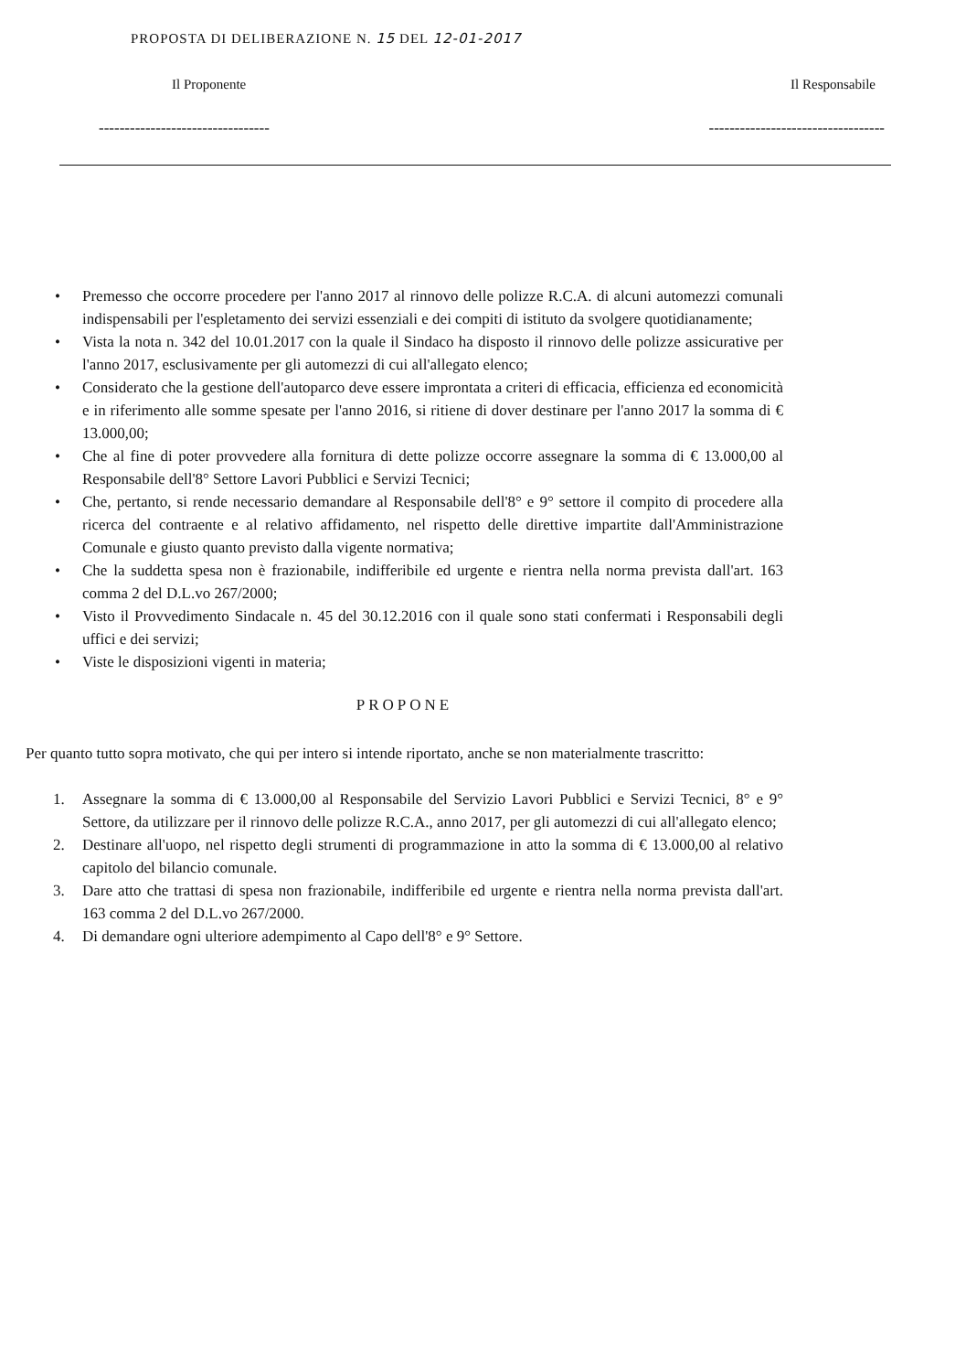PROPOSTA DI DELIBERAZIONE N. 15 DEL 12-01-2017
Il Proponente Il Responsabile
--------------------------------- ----------------------------------
• Premesso che occorre procedere per l'anno 2017 al rinnovo delle polizze R.C.A. di alcuni automezzi comunali indispensabili per l'espletamento dei servizi essenziali e dei compiti di istituto da svolgere quotidianamente;
• Vista la nota n. 342 del 10.01.2017 con la quale il Sindaco ha disposto il rinnovo delle polizze assicurative per l'anno 2017, esclusivamente per gli automezzi di cui all'allegato elenco;
• Considerato che la gestione dell'autoparco deve essere improntata a criteri di efficacia, efficienza ed economicità e in riferimento alle somme spesate per l'anno 2016, si ritiene di dover destinare per l'anno 2017 la somma di € 13.000,00;
• Che al fine di poter provvedere alla fornitura di dette polizze occorre assegnare la somma di € 13.000,00 al Responsabile dell'8° Settore Lavori Pubblici e Servizi Tecnici;
• Che, pertanto, si rende necessario demandare al Responsabile dell'8° e 9° settore il compito di procedere alla ricerca del contraente e al relativo affidamento, nel rispetto delle direttive impartite dall'Amministrazione Comunale e giusto quanto previsto dalla vigente normativa;
• Che la suddetta spesa non è frazionabile, indifferibile ed urgente e rientra nella norma prevista dall'art. 163 comma 2 del D.L.vo 267/2000;
• Visto il Provvedimento Sindacale n. 45 del 30.12.2016 con il quale sono stati confermati i Responsabili degli uffici e dei servizi;
• Viste le disposizioni vigenti in materia;
PROPONE
Per quanto tutto sopra motivato, che qui per intero si intende riportato, anche se non materialmente trascritto:
1. Assegnare la somma di € 13.000,00 al Responsabile del Servizio Lavori Pubblici e Servizi Tecnici, 8° e 9° Settore, da utilizzare per il rinnovo delle polizze R.C.A., anno 2017, per gli automezzi di cui all'allegato elenco;
2. Destinare all'uopo, nel rispetto degli strumenti di programmazione in atto la somma di € 13.000,00 al relativo capitolo del bilancio comunale.
3. Dare atto che trattasi di spesa non frazionabile, indifferibile ed urgente e rientra nella norma prevista dall'art. 163 comma 2 del D.L.vo 267/2000.
4. Di demandare ogni ulteriore adempimento al Capo dell'8° e 9° Settore.